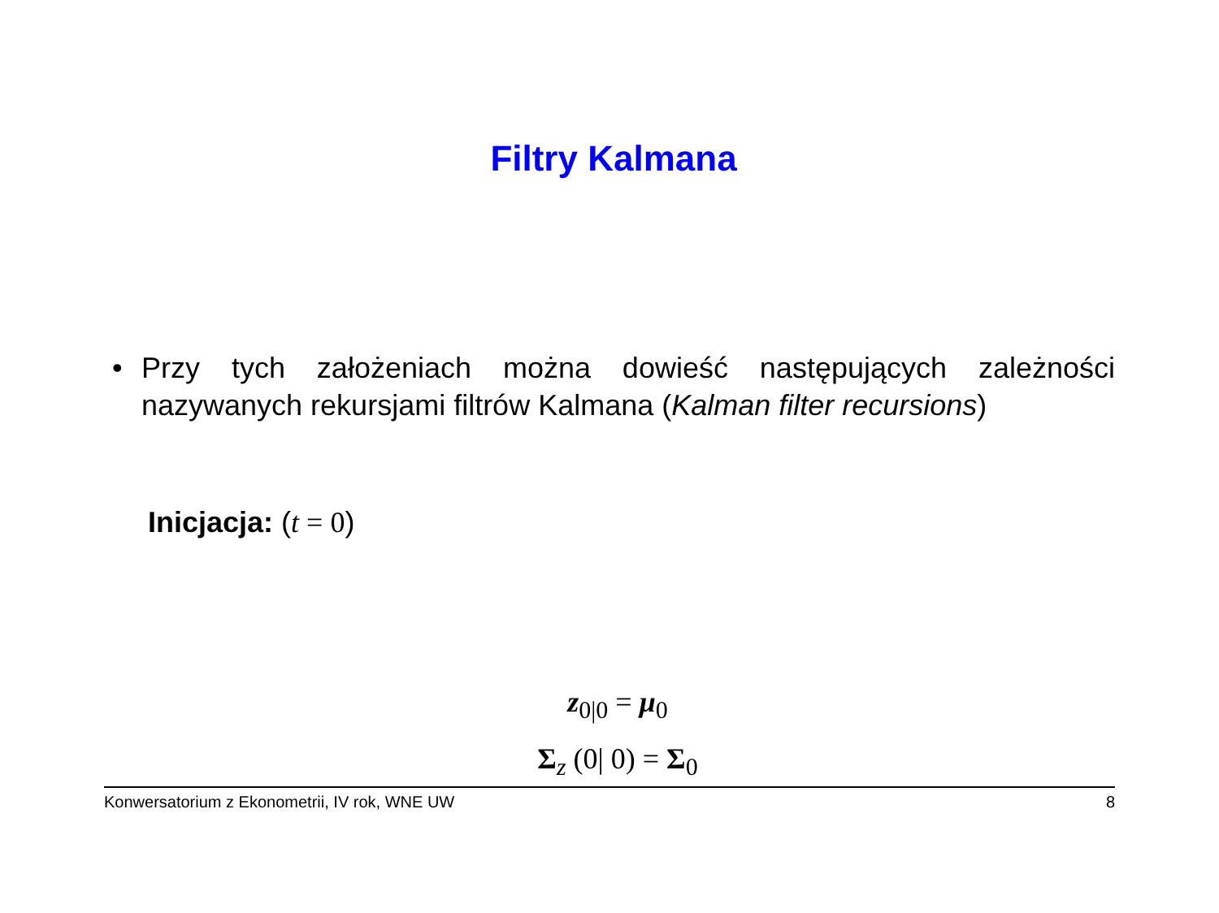Filtry Kalmana
• Przy tych założeniach można dowieść następujących zależności nazywanych rekursjami filtrów Kalmana (Kalman filter recursions)
Inicjacja: (t = 0)
z<sub>0|0</sub> = μ<sub>0</sub>
Σ<sub>z</sub> (0| 0) = Σ<sub>0</sub>
Konwersatorium z Ekonometrii, IV rok, WNE UW 8